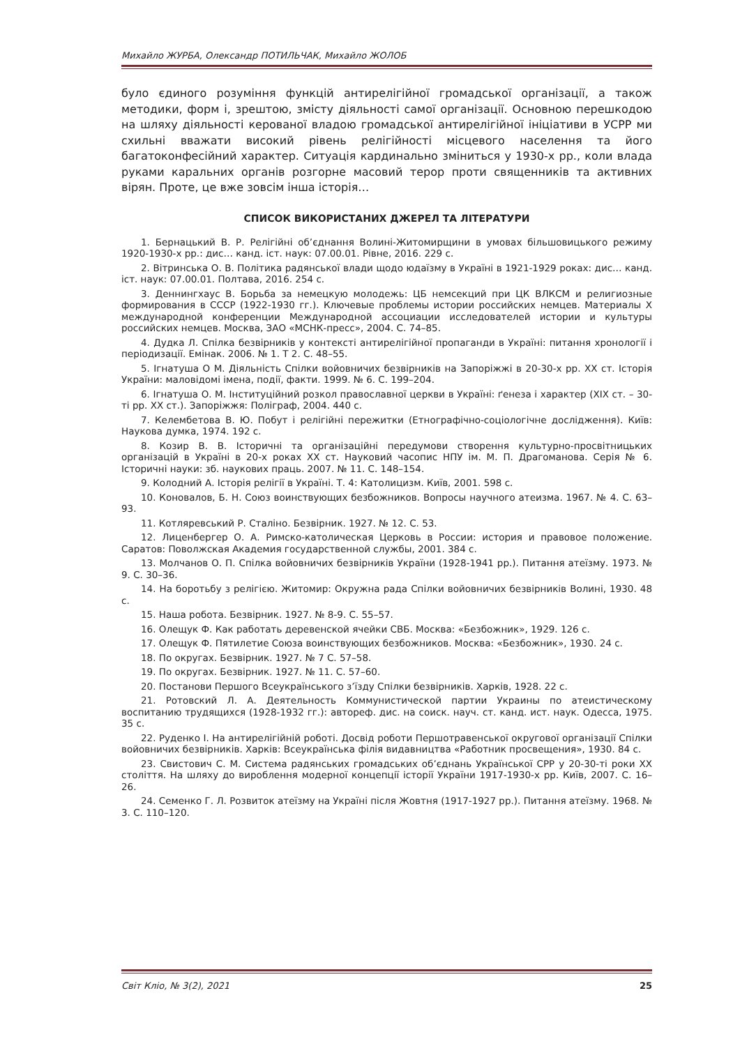Михайло ЖУРБА, Олександр ПОТИЛЬЧАК, Михайло ЖОЛОБ
було єдиного розуміння функцій антирелігійної громадської організації, а також методики, форм і, зрештою, змісту діяльності самої організації. Основною перешкодою на шляху діяльності керованої владою громадської антирелігійної ініціативи в УСРР ми схильні вважати високий рівень релігійності місцевого населення та його багатоконфесійний характер. Ситуація кардинально зміниться у 1930-х рр., коли влада руками каральних органів розгорне масовий терор проти священників та активних вірян. Проте, це вже зовсім інша історія…
СПИСОК ВИКОРИСТАНИХ ДЖЕРЕЛ ТА ЛІТЕРАТУРИ
1. Бернацький В. Р. Релігійні об’єднання Волині-Житомирщини в умовах більшовицького режиму 1920-1930-х рр.: дис… канд. іст. наук: 07.00.01. Рівне, 2016. 229 с.
2. Вітринська О. В. Політика радянської влади щодо юдаїзму в Україні в 1921-1929 роках: дис… канд. іст. наук: 07.00.01. Полтава, 2016. 254 с.
3. Деннингхаус В. Борьба за немецкую молодежь: ЦБ немсекций при ЦК ВЛКСМ и религиозные формирования в СССР (1922-1930 гг.). Ключевые проблемы истории российских немцев. Материалы Х международной конференции Международной ассоциации исследователей истории и культуры российских немцев. Москва, ЗАО «МСНК-пресс», 2004. С. 74–85.
4. Дудка Л. Спілка безвірників у контексті антирелігійної пропаганди в Україні: питання хронології і періодизації. Емінак. 2006. № 1. Т 2. С. 48–55.
5. Ігнатуша О М. Діяльність Спілки войовничих безвірників на Запоріжжі в 20-30-х рр. ХХ ст. Історія України: маловідомі імена, події, факти. 1999. № 6. С. 199–204.
6. Ігнатуша О. М. Інституційний розкол православної церкви в Україні: ґенеза і характер (ХІХ ст. – 30-ті рр. ХХ ст.). Запоріжжя: Поліграф, 2004. 440 с.
7. Келембетова В. Ю. Побут і релігійні пережитки (Етнографічно-соціологічне дослідження). Київ: Наукова думка, 1974. 192 с.
8. Козир В. В. Історичні та організаційні передумови створення культурно-просвітницьких організацій в Україні в 20-х роках ХХ ст. Науковий часопис НПУ ім. М. П. Драгоманова. Серія № 6. Історичні науки: зб. наукових праць. 2007. № 11. С. 148–154.
9. Колодний А. Історія релігії в Україні. Т. 4: Католицизм. Київ, 2001. 598 с.
10. Коновалов, Б. Н. Союз воинствующих безбожников. Вопросы научного атеизма. 1967. № 4. С. 63–93.
11. Котляревський Р. Сталіно. Безвірник. 1927. № 12. С. 53.
12. Лиценбергер О. А. Римско-католическая Церковь в России: история и правовое положение. Саратов: Поволжская Академия государственной службы, 2001. 384 с.
13. Молчанов О. П. Спілка войовничих безвірників України (1928-1941 рр.). Питання атеїзму. 1973. № 9. С. 30–36.
14. На боротьбу з релігією. Житомир: Окружна рада Спілки войовничих безвірників Волині, 1930. 48 с.
15. Наша робота. Безвірник. 1927. № 8-9. С. 55–57.
16. Олещук Ф. Как работать деревенской ячейки СВБ. Москва: «Безбожник», 1929. 126 с.
17. Олещук Ф. Пятилетие Союза воинствующих безбожников. Москва: «Безбожник», 1930. 24 с.
18. По округах. Безвірник. 1927. № 7 С. 57–58.
19. По округах. Безвірник. 1927. № 11. С. 57–60.
20. Постанови Першого Всеукраїнського з’їзду Спілки безвірників. Харків, 1928. 22 с.
21. Ротовский Л. А. Деятельность Коммунистической партии Украины по атеистическому воспитанию трудящихся (1928-1932 гг.): автореф. дис. на соиск. науч. ст. канд. ист. наук. Одесса, 1975. 35 с.
22. Руденко І. На антирелігійній роботі. Досвід роботи Першотравенської округової організації Спілки войовничих безвірників. Харків: Всеукраїнська філія видавництва «Работник просвещения», 1930. 84 с.
23. Свистович С. М. Система радянських громадських об’єднань Української СРР у 20-30-ті роки ХХ століття. На шляху до вироблення модерної концепції історії України 1917-1930-х рр. Київ, 2007. С. 16–26.
24. Семенко Г. Л. Розвиток атеїзму на Україні після Жовтня (1917-1927 рр.). Питання атеїзму. 1968. № 3. С. 110–120.
Світ Кліо, № 3(2), 2021 25